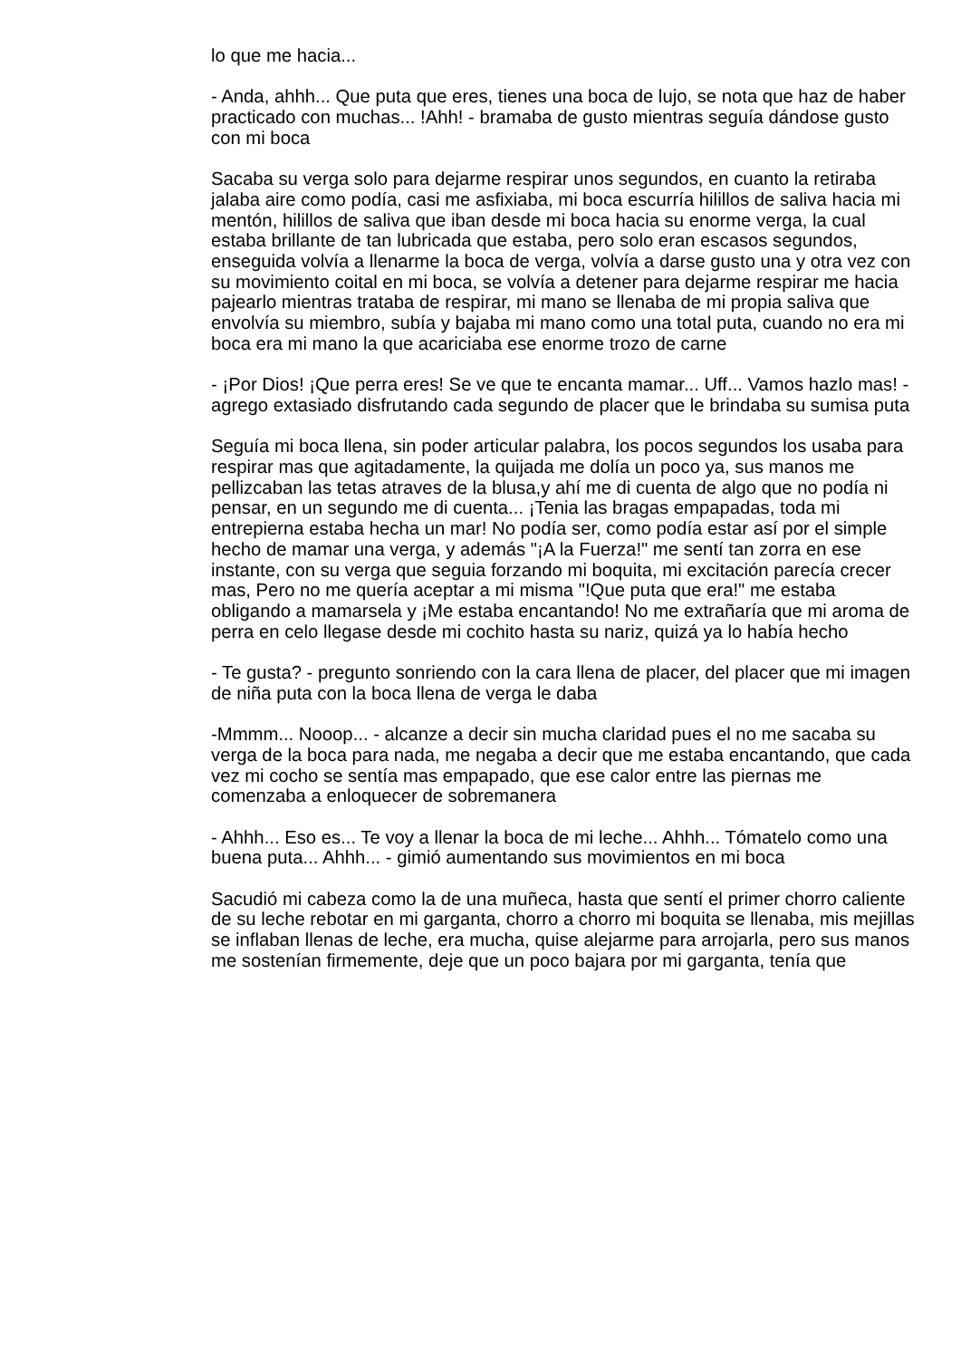lo que me hacia...
- Anda, ahhh... Que puta que eres, tienes una boca de lujo, se nota que haz de haber practicado con muchas... !Ahh! - bramaba de gusto mientras seguía dándose gusto con mi boca
Sacaba su verga solo para dejarme respirar unos segundos, en cuanto la retiraba jalaba aire como podía, casi me asfixiaba, mi boca escurría hilillos de saliva hacia mi mentón, hilillos de saliva que iban desde mi boca hacia su enorme verga, la cual estaba brillante de tan lubricada que estaba, pero solo eran escasos segundos, enseguida volvía a llenarme la boca de verga, volvía a darse gusto una y otra vez con su movimiento coital en mi boca, se volvía a detener para dejarme respirar me hacia pajearlo mientras trataba de respirar, mi mano se llenaba de mi propia saliva que envolvía su miembro, subía y bajaba mi mano como una total puta, cuando no era mi boca era mi mano la que acariciaba ese enorme trozo de carne
- ¡Por Dios! ¡Que perra eres! Se ve que te encanta mamar... Uff... Vamos hazlo mas! - agrego extasiado disfrutando cada segundo de placer que le brindaba su sumisa puta
Seguía mi boca llena, sin poder articular palabra, los pocos segundos los usaba para respirar mas que agitadamente, la quijada me dolía un poco ya, sus manos me pellizcaban las tetas atraves de la blusa,y ahí me di cuenta de algo que no podía ni pensar, en un segundo me di cuenta... ¡Tenia las bragas empapadas, toda mi entrepierna estaba hecha un mar! No podía ser, como podía estar así por el simple hecho de mamar una verga, y además "¡A la Fuerza!" me sentí tan zorra en ese instante, con su verga que seguia forzando mi boquita, mi excitación parecía crecer mas, Pero no me quería aceptar a mi misma "!Que puta que era!" me estaba obligando a mamarsela y ¡Me estaba encantando! No me extrañaría que mi aroma de perra en celo llegase desde mi cochito hasta su nariz, quizá ya lo había hecho
- Te gusta? - pregunto sonriendo con la cara llena de placer, del placer que mi imagen de niña puta con la boca llena de verga le daba
-Mmmm... Nooop... - alcanze a decir sin mucha claridad pues el no me sacaba su verga de la boca para nada, me negaba a decir que me estaba encantando, que cada vez mi cocho se sentía mas empapado, que ese calor entre las piernas me comenzaba a enloquecer de sobremanera
- Ahhh... Eso es... Te voy a llenar la boca de mi leche... Ahhh... Tómatelo como una buena puta... Ahhh... - gimió aumentando sus movimientos en mi boca
Sacudió mi cabeza como la de una muñeca, hasta que sentí el primer chorro caliente de su leche rebotar en mi garganta, chorro a chorro mi boquita se llenaba, mis mejillas se inflaban llenas de leche, era mucha, quise alejarme para arrojarla, pero sus manos me sostenían firmemente, deje que un poco bajara por mi garganta, tenía que